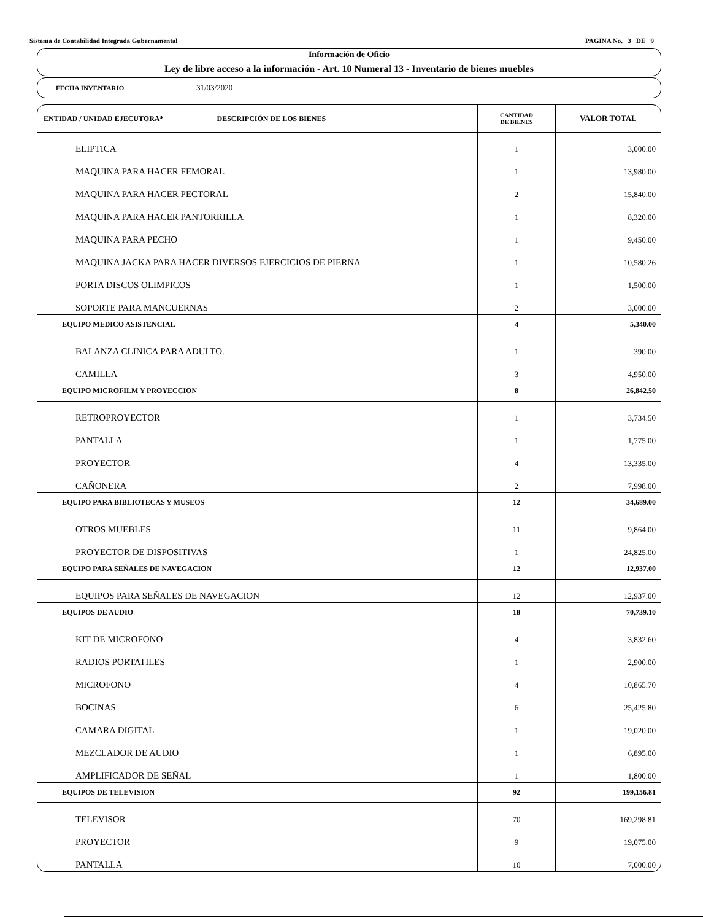Sistema de Contabilidad Integrada Gubernamental PAGINA No. 3 DE 9
Información de Oficio
Ley de libre acceso a la información - Art. 10 Numeral 13 - Inventario de bienes muebles
FECHA INVENTARIO
31/03/2020
| ENTIDAD / UNIDAD EJECUTORA* DESCRIPCIÓN DE LOS BIENES | CANTIDAD DE BIENES | VALOR TOTAL |
| --- | --- | --- |
| ELIPTICA | 1 | 3,000.00 |
| MAQUINA PARA HACER FEMORAL | 1 | 13,980.00 |
| MAQUINA PARA HACER PECTORAL | 2 | 15,840.00 |
| MAQUINA PARA HACER PANTORRILLA | 1 | 8,320.00 |
| MAQUINA PARA PECHO | 1 | 9,450.00 |
| MAQUINA JACKA PARA HACER DIVERSOS EJERCICIOS DE PIERNA | 1 | 10,580.26 |
| PORTA DISCOS OLIMPICOS | 1 | 1,500.00 |
| SOPORTE PARA MANCUERNAS | 2 | 3,000.00 |
| EQUIPO MEDICO ASISTENCIAL | 4 | 5,340.00 |
| BALANZA CLINICA PARA ADULTO. | 1 | 390.00 |
| CAMILLA | 3 | 4,950.00 |
| EQUIPO MICROFILM Y PROYECCION | 8 | 26,842.50 |
| RETROPROYECTOR | 1 | 3,734.50 |
| PANTALLA | 1 | 1,775.00 |
| PROYECTOR | 4 | 13,335.00 |
| CAÑONERA | 2 | 7,998.00 |
| EQUIPO PARA BIBLIOTECAS Y MUSEOS | 12 | 34,689.00 |
| OTROS MUEBLES | 11 | 9,864.00 |
| PROYECTOR DE DISPOSITIVAS | 1 | 24,825.00 |
| EQUIPO PARA SEÑALES DE NAVEGACION | 12 | 12,937.00 |
| EQUIPOS PARA SEÑALES DE NAVEGACION | 12 | 12,937.00 |
| EQUIPOS DE AUDIO | 18 | 70,739.10 |
| KIT DE MICROFONO | 4 | 3,832.60 |
| RADIOS PORTATILES | 1 | 2,900.00 |
| MICROFONO | 4 | 10,865.70 |
| BOCINAS | 6 | 25,425.80 |
| CAMARA DIGITAL | 1 | 19,020.00 |
| MEZCLADOR DE AUDIO | 1 | 6,895.00 |
| AMPLIFICADOR DE SEÑAL | 1 | 1,800.00 |
| EQUIPOS DE TELEVISION | 92 | 199,156.81 |
| TELEVISOR | 70 | 169,298.81 |
| PROYECTOR | 9 | 19,075.00 |
| PANTALLA | 10 | 7,000.00 |